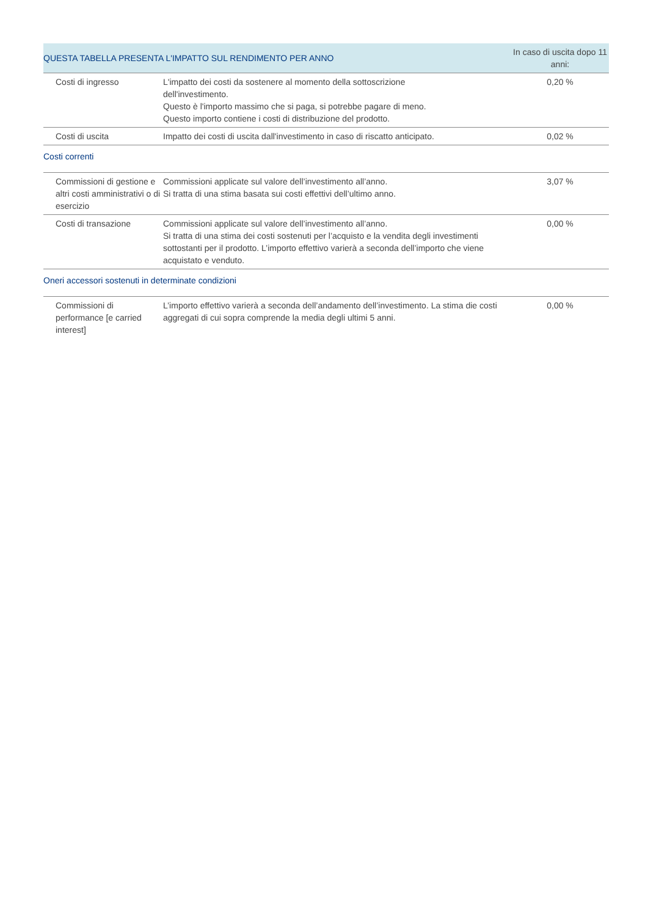| QUESTA TABELLA PRESENTA L'IMPATTO SUL RENDIMENTO PER ANNO | | In caso di uscita dopo 11 anni: |
| --- | --- | --- |
| Costi di ingresso | L'impatto dei costi da sostenere al momento della sottoscrizione dell'investimento. Questo è l'importo massimo che si paga, si potrebbe pagare di meno. Questo importo contiene i costi di distribuzione del prodotto. | 0,20 % |
| Costi di uscita | Impatto dei costi di uscita dall'investimento in caso di riscatto anticipato. | 0,02 % |
| Costi correnti | | |
| Commissioni di gestione e altri costi amministrativi o di esercizio | Commissioni applicate sul valore dell’investimento all’anno. Si tratta di una stima basata sui costi effettivi dell’ultimo anno. | 3,07 % |
| Costi di transazione | Commissioni applicate sul valore dell’investimento all’anno. Si tratta di una stima dei costi sostenuti per l’acquisto e la vendita degli investimenti sottostanti per il prodotto. L’importo effettivo varierà a seconda dell’importo che viene acquistato e venduto. | 0,00 % |
| Oneri accessori sostenuti in determinate condizioni | | |
| Commissioni di performance [e carried interest] | L’importo effettivo varierà a seconda dell’andamento dell’investimento. La stima die costi aggregati di cui sopra comprende la media degli ultimi 5 anni. | 0,00 % |